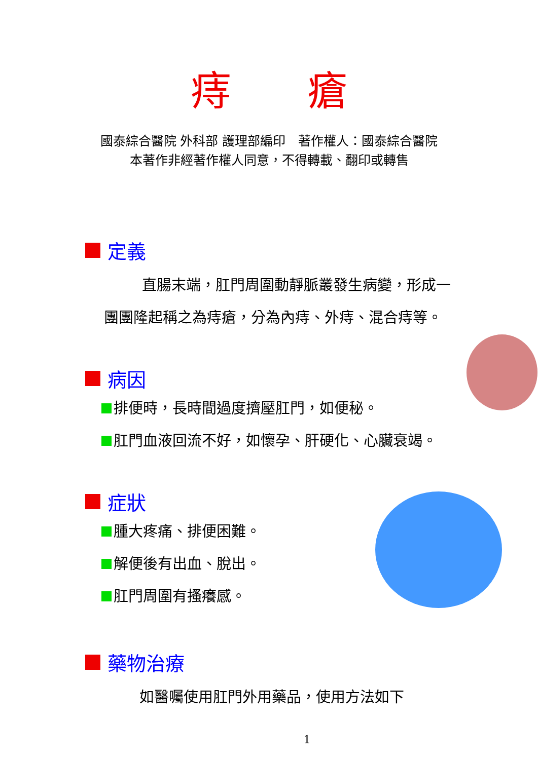痔瘡
國泰綜合醫院 外科部 護理部編印　著作權人：國泰綜合醫院
本著作非經著作權人同意，不得轉載、翻印或轉售
定義
直腸末端，肛門周圍動靜脈叢發生病變，形成一
團團隆起稱之為痔瘡，分為內痔、外痔、混合痔等。
病因
排便時，長時間過度擠壓肛門，如便秘。
肛門血液回流不好，如懷孕、肝硬化、心臟衰竭。
症狀
腫大疼痛、排便困難。
解便後有出血、脫出。
肛門周圍有搔癢感。
藥物治療
如醫囑使用肛門外用藥品，使用方法如下
1